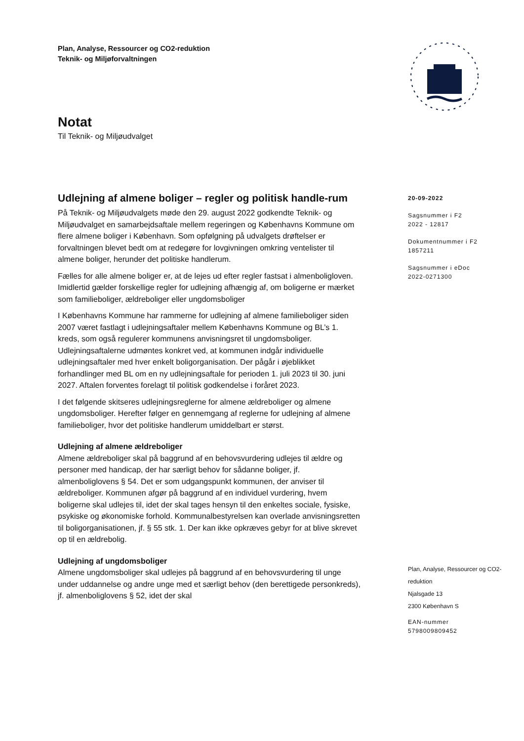Plan, Analyse, Ressourcer og CO2-reduktion
Teknik- og Miljøforvaltningen
Notat
Til Teknik- og Miljøudvalget
Udlejning af almene boliger – regler og politisk handle-rum
På Teknik- og Miljøudvalgets møde den 29. august 2022 godkendte Teknik- og Miljøudvalget en samarbejdsaftale mellem regeringen og Københavns Kommune om flere almene boliger i København. Som opfølgning på udvalgets drøftelser er forvaltningen blevet bedt om at redegøre for lovgivningen omkring ventelister til almene boliger, herunder det politiske handlerum.
Fælles for alle almene boliger er, at de lejes ud efter regler fastsat i almenboligloven. Imidlertid gælder forskellige regler for udlejning afhængig af, om boligerne er mærket som familieboliger, ældreboliger eller ungdomsboliger
I Københavns Kommune har rammerne for udlejning af almene familieboliger siden 2007 været fastlagt i udlejningsaftaler mellem Københavns Kommune og BL’s 1. kreds, som også regulerer kommunens anvisningsret til ungdomsboliger. Udlejningsaftalerne udmøntes konkret ved, at kommunen indgår individuelle udlejningsaftaler med hver enkelt boligorganisation. Der pågår i øjeblikket forhandlinger med BL om en ny udlejningsaftale for perioden 1. juli 2023 til 30. juni 2027. Aftalen forventes forelagt til politisk godkendelse i foråret 2023.
I det følgende skitseres udlejningsreglerne for almene ældreboliger og almene ungdomsboliger. Herefter følger en gennemgang af reglerne for udlejning af almene familieboliger, hvor det politiske handlerum umiddelbart er størst.
Udlejning af almene ældreboliger
Almene ældreboliger skal på baggrund af en behovsvurdering udlejes til ældre og personer med handicap, der har særligt behov for sådanne boliger, jf. almenboliglovens § 54. Det er som udgangspunkt kommunen, der anviser til ældreboliger. Kommunen afgør på baggrund af en individuel vurdering, hvem boligerne skal udlejes til, idet der skal tages hensyn til den enkeltes sociale, fysiske, psykiske og økonomiske forhold. Kommunalbestyrelsen kan overlade anvisningsretten til boligorganisationen, jf. § 55 stk. 1. Der kan ikke opkræves gebyr for at blive skrevet op til en ældrebolig.
Udlejning af ungdomsboliger
Almene ungdomsboliger skal udlejes på baggrund af en behovsvurdering til unge under uddannelse og andre unge med et særligt behov (den berettigede personkreds), jf. almenboliglovens § 52, idet der skal
20-09-2022
Sagsnummer i F2
2022 - 12817
Dokumentnummer i F2
1857211
Sagsnummer i eDoc
2022-0271300
Plan, Analyse, Ressourcer og CO2-
reduktion
Njalsgade 13
2300 København S
EAN-nummer
5798009809452